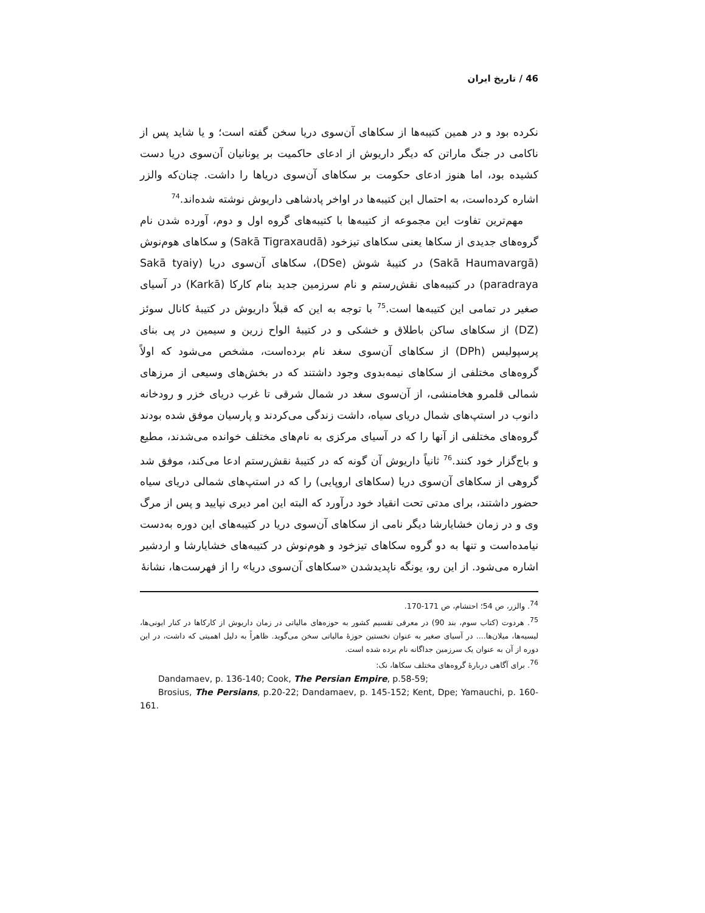46 / تاریخ ایران
نکرده بود و در همین کتیبه‌ها از سکاهای آن‌سوی دریا سخن گفته است؛ و یا شاید پس از ناکامی در جنگ ماراتن که دیگر داریوش از ادعای حاکمیت بر یونانیان آن‌سوی دریا دست کشیده بود، اما هنوز ادعای حکومت بر سکاهای آن‌سوی دریاها را داشت. چنان‌که والزر اشاره کرده‌است، به احتمال این کتیبه‌ها در اواخر پادشاهی داریوش نوشته شده‌اند.<sup>74</sup>
مهم‌ترین تفاوت این مجموعه از کتیبه‌ها با کتیبه‌های گروه اول و دوم، آورده شدن نام گروه‌های جدیدی از سکاها یعنی سکاهای تیزخود (Sakā Tigraxaudā) و سکاهای هوم‌نوش (Sakā Haumavargā) در کتیبهٔ شوش (DSe)، سکاهای آن‌سوی دریا (Sakā tyaiy paradraya) در کتیبه‌های نقش‌رستم و نام سرزمین جدید بنام کارکا (Karkā) در آسیای صغیر در تمامی این کتیبه‌ها است.<sup>75</sup> با توجه به این که قبلاً داریوش در کتیبهٔ کانال سوئز (DZ) از سکاهای ساکن باطلاق و خشکی و در کتیبهٔ الواح زرین و سیمین در پی بنای پرسپولیس (DPh) از سکاهای آن‌سوی سغد نام برده‌است، مشخص می‌شود که اولاً گروه‌های مختلفی از سکاهای نیمه‌بدوی وجود داشتند که در بخش‌های وسیعی از مرزهای شمالی قلمرو هخامنشی، از آن‌سوی سغد در شمال شرقی تا غرب دریای خزر و رودخانه دانوب در استپ‌های شمال دریای سیاه، داشت زندگی می‌کردند و پارسیان موفق شده بودند گروه‌های مختلفی از آنها را که در آسیای مرکزی به نام‌های مختلف خوانده می‌شدند، مطیع و باج‌گزار خود کنند.<sup>76</sup> ثانیاً داریوش آن گونه که در کتیبهٔ نقش‌رستم ادعا می‌کند، موفق شد گروهی از سکاهای آن‌سوی دریا (سکاهای اروپایی) را که در استپ‌های شمالی دریای سیاه حضور داشتند، برای مدتی تحت انقیاد خود درآورد که البته این امر دیری نپایید و پس از مرگ وی و در زمان خشایارشا دیگر نامی از سکاهای آن‌سوی دریا در کتیبه‌های این دوره به‌دست نیامده‌است و تنها به دو گروه سکاهای تیزخود و هوم‌نوش در کتیبه‌های خشایارشا و اردشیر اشاره می‌شود. از این رو، یونگه ناپدیدشدن «سکاهای آن‌سوی دریا» را از فهرست‌ها، نشانهٔ
<sup>74</sup>. والزر، ص 54؛ احتشام، ص 171-170.
<sup>75</sup>. هردوت (کتاب سوم، بند 90) در معرفی تقسیم کشور به حوزه‌های مالیاتی در زمان داریوش از کارکاها در کنار ایونی‌ها، لیسیه‌ها، میلان‌ها.... در آسیای صغیر به عنوان نخستین حوزهٔ مالیاتی سخن می‌گوید. ظاهراً به دلیل اهمیتی که داشت، در این دوره از آن به عنوان یک سرزمین جداگانه نام برده شده است.
<sup>76</sup>. برای آگاهی دربارهٔ گروه‌های مختلف سکاها، نک:
Dandamaev, p. 136-140; Cook, The Persian Empire, p.58-59;
Brosius, The Persians, p.20-22; Dandamaev, p. 145-152; Kent, Dpe; Yamauchi, p. 160-161.